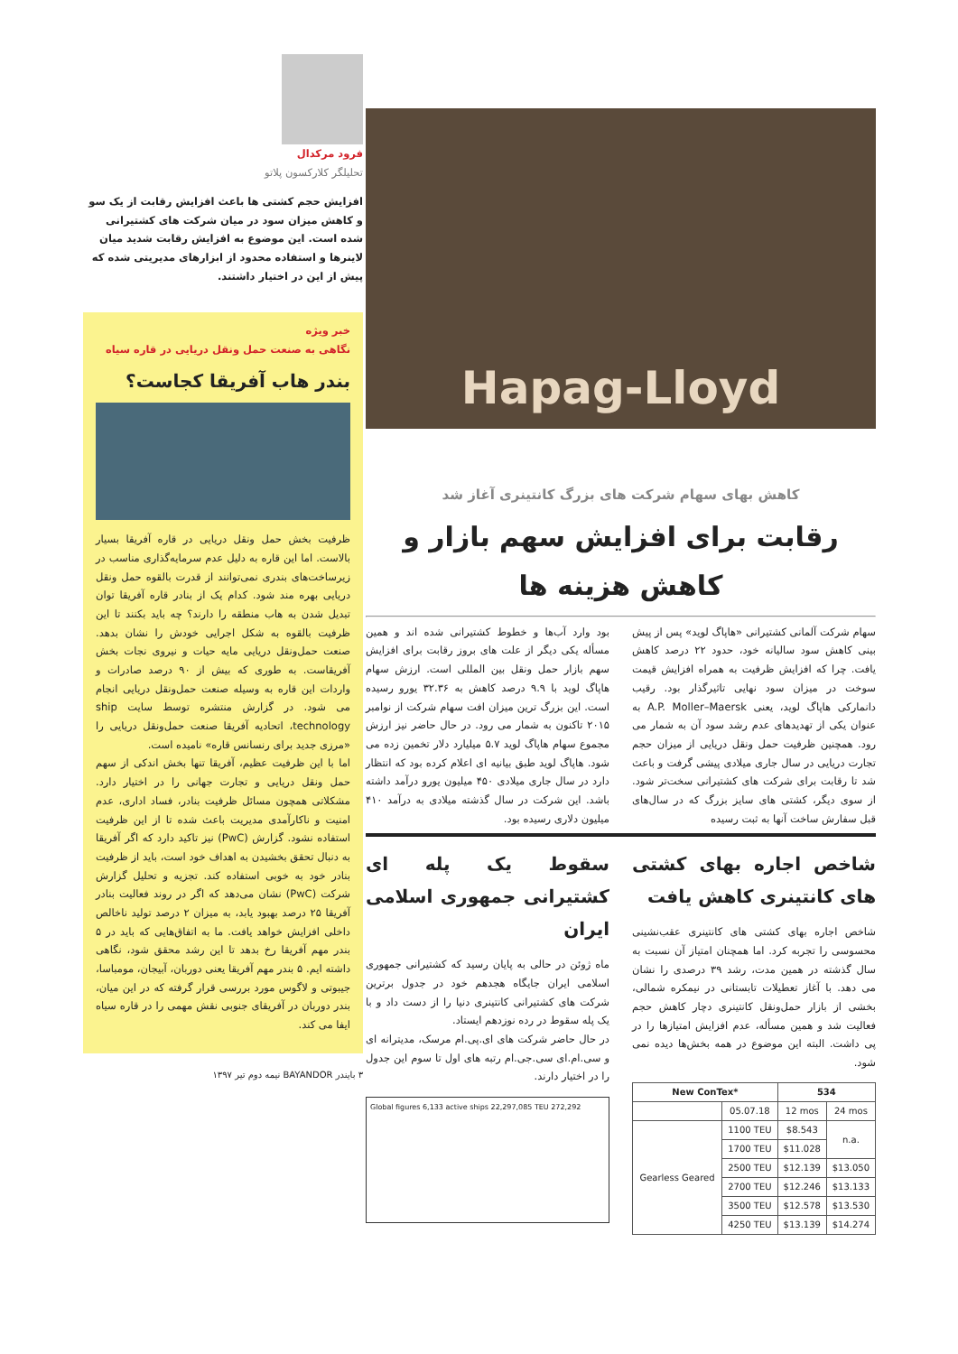فرود مرکدال
تحلیلگر کلارکسون پلاتو
افزایش حجم کشتی ها باعث افزایش رقابت از یک سو و کاهش میزان سود در میان شرکت های کشتیرانی شده است. این موضوع به افزایش رقابت شدید میان لاینرها و استفاده محدود از ابزارهای مدیریتی شده که پیش از این در اختیار داشتند.
خبر ویژه
نگاهی به صنعت حمل ونقل دریایی در قاره سیاه
بندر هاب آفریقا کجاست؟
ظرفیت بخش حمل ونقل دریایی در قاره آفریقا بسیار بالاست. اما این قاره به دلیل عدم سرمایه‌گذاری مناسب در زیرساخت‌های بندری نمی‌توانند از قدرت بالقوه حمل ونقل دریایی بهره مند شود. کدام یک از بنادر قاره آفریقا توان تبدیل شدن به هاب منطقه را دارند؟ چه باید بکنند تا این ظرفیت بالقوه به شکل اجرایی خودش را نشان بدهد. صنعت حمل‌ونقل دریایی مایه حیات و نیروی نجات بخش آفریقاست. به طوری که بیش از ۹۰ درصد صادرات و واردات این قاره به وسیله صنعت حمل‌ونقل دریایی انجام می شود. در گزارش منتشره توسط سایت ship technology، اتحادیه آفریقا صنعت حمل‌ونقل دریایی را «مرزی جدید برای رنسانس قاره» نامیده است.
اما با این ظرفیت عظیم، آفریقا تنها بخش اندکی از سهم حمل ونقل دریایی و تجارت جهانی را در اختیار دارد. مشکلاتی همچون مسائل ظرفیت بنادر، فساد اداری، عدم امنیت و ناکارآمدی مدیریت باعث شده تا از این ظرفیت استفاده نشود. گزارش (PwC) نیز تاکید دارد که اگر آفریقا به دنبال تحقق بخشیدن به اهداف خود است، باید از ظرفیت بنادر خود به خوبی استفاده کند. تجزیه و تحلیل گزارش شرکت (PwC) نشان می‌دهد که اگر در روند فعالیت بنادر آفریقا ۲۵ درصد بهبود یابد، به میزان ۲ درصد تولید ناخالص داخلی افزایش خواهد یافت. ما به اتفاق‌هایی که باید در ۵ بندر مهم آفریقا رخ بدهد تا این رشد محقق شود، نگاهی داشته ایم. ۵ بندر مهم آفریقا یعنی دوربان، آبیجان، مومباسا، جیبوتی و لاگوس مورد بررسی قرار گرفته که در این میان، بندر دوربان در آفریقای جنوبی نقش مهمی را در قاره سیاه ایفا می کند.
۳ بایندر BAYANDOR نیمه دوم تیر ۱۳۹۷
Hapag-Lloyd
کاهش بهای سهام شرکت های بزرگ کانتینری آغاز شد
رقابت برای افزایش سهم بازار و کاهش هزینه ها
سهام شرکت آلمانی کشتیرانی «هاپاگ لوید» پس از پیش بینی کاهش سود سالیانه خود، حدود ۲۲ درصد کاهش یافت. چرا که افزایش ظرفیت به همراه افزایش قیمت سوخت در میزان سود نهایی تاثیرگذار بود. رقیب دانمارکی هاپاگ لوید، یعنی A.P. Moller–Maersk به عنوان یکی از تهدیدهای عدم رشد سود آن به شمار می رود. همچنین ظرفیت حمل ونقل دریایی از میزان حجم تجارت دریایی در سال جاری میلادی پیشی گرفت و باعث شد تا رقابت برای شرکت های کشتیرانی سخت‌تر شود. از سوی دیگر، کشتی های سایز بزرگ که در سال‌های قبل سفارش ساخت آنها به ثبت رسیده
بود وارد آب‌ها و خطوط کشتیرانی شده اند و همین مسأله یکی دیگر از علت های بروز رقابت برای افزایش سهم بازار حمل ونقل بین المللی است. ارزش سهام هاپاگ لوید با ۹.۹ درصد کاهش به ۳۲.۳۶ یورو رسیده است. این بزرگ ترین میزان افت سهام شرکت از نوامبر ۲۰۱۵ تاکنون به شمار می رود. در حال حاضر نیز ارزش مجموع سهام هاپاگ لوید ۵.۷ میلیارد دلار تخمین زده می شود. هاپاگ لوید طبق بیانیه ای اعلام کرده بود که انتظار دارد در سال جاری میلادی ۴۵۰ میلیون یورو درآمد داشته باشد. این شرکت در سال گذشته میلادی به درآمد ۴۱۰ میلیون دلاری رسیده بود.
شاخص اجاره بهای کشتی های کانتینری کاهش یافت
شاخص اجاره بهای کشتی های کانتینری عقب‌نشینی محسوسی را تجربه کرد. اما همچنان امتیاز آن نسبت به سال گذشته در همین مدت، رشد ۳۹ درصدی را نشان می دهد. با آغاز تعطیلات تابستانی در نیمکره شمالی، بخشی از بازار حمل‌ونقل کانتینری دچار کاهش حجم فعالیت شد و همین مسأله، عدم افزایش امتیازها را در پی داشت. البته این موضوع در همه بخش‌ها دیده نمی شود.
| New ConTex* | | 534 | |
| --- | --- | --- | --- |
| | 05.07.18 | 12 mos | 24 mos |
| Gearless Geared | 1100 TEU | $8.543 | n.a. |
| | 1700 TEU | $11.028 | |
| | 2500 TEU | $12.139 | $13.050 |
| | 2700 TEU | $12.246 | $13.133 |
| | 3500 TEU | $12.578 | $13.530 |
| | 4250 TEU | $13.139 | $14.274 |
سقوط یک پله ای کشتیرانی جمهوری اسلامی ایران
ماه ژوئن در حالی به پایان رسید که کشتیرانی جمهوری اسلامی ایران جایگاه هجدهم خود در جدول برترین شرکت های کشتیرانی کانتینری دنیا را از دست داد و با یک پله سقوط در رده نوزدهم ایستاد.
در حال حاضر شرکت های ای.پی.ام مرسک، مدیترانه ای و سی.ام.ای سی.جی.ام رتبه های اول تا سوم این جدول را در اختیار دارند.
Global figures 6,133 active ships 22,297,085 TEU 272,292